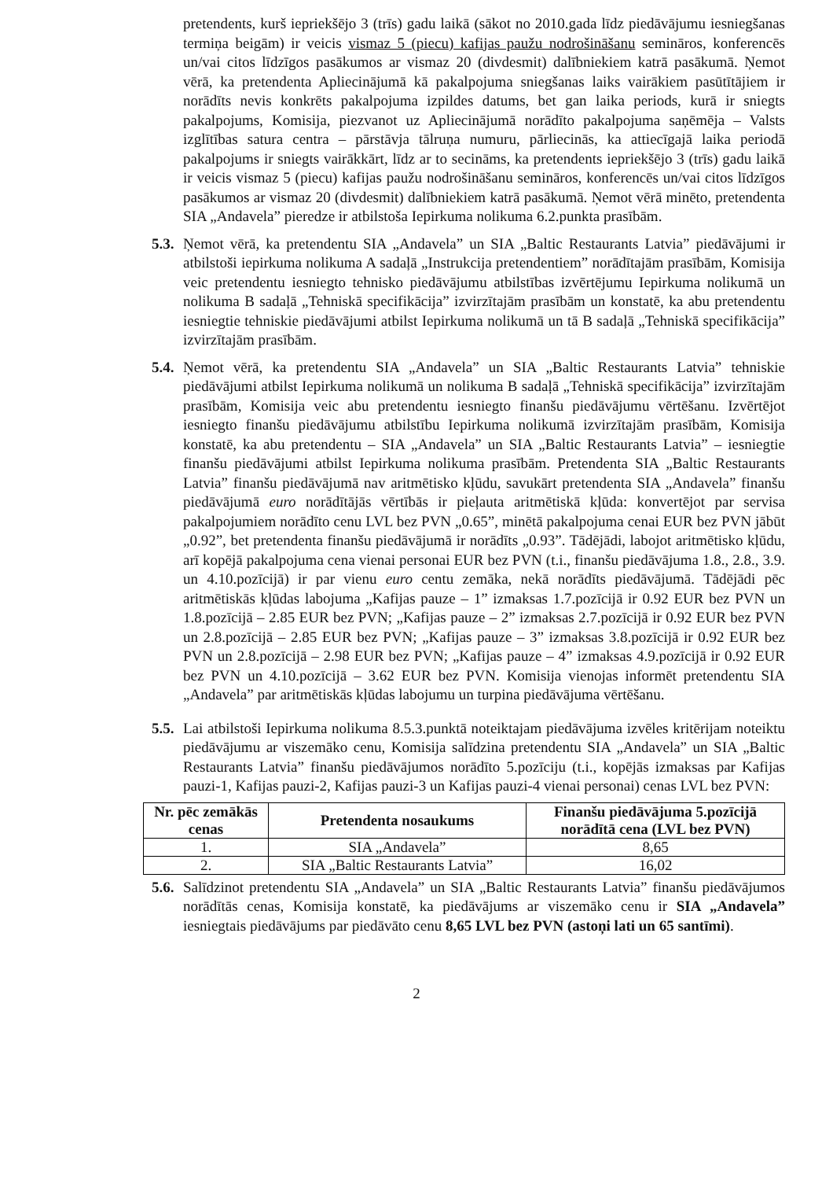pretendents, kurš iepriekšējo 3 (trīs) gadu laikā (sākot no 2010.gada līdz piedāvājumu iesniegšanas termiņa beigām) ir veicis vismaz 5 (piecu) kafijas paužu nodrošināšanu semināros, konferencēs un/vai citos līdzīgos pasākumos ar vismaz 20 (divdesmit) dalībniekiem katrā pasākumā. Ņemot vērā, ka pretendenta Apliecinājumā kā pakalpojuma sniegšanas laiks vairākiem pasūtītājiem ir norādīts nevis konkrēts pakalpojuma izpildes datums, bet gan laika periods, kurā ir sniegts pakalpojums, Komisija, piezvanot uz Apliecinājumā norādīto pakalpojuma saņēmēja – Valsts izglītības satura centra – pārstāvja tālruņa numuru, pārliecinās, ka attiecīgajā laika periodā pakalpojums ir sniegts vairākkārt, līdz ar to secināms, ka pretendents iepriekšējo 3 (trīs) gadu laikā ir veicis vismaz 5 (piecu) kafijas paužu nodrošināšanu semināros, konferencēs un/vai citos līdzīgos pasākumos ar vismaz 20 (divdesmit) dalībniekiem katrā pasākumā. Ņemot vērā minēto, pretendenta SIA „Andavela” pieredze ir atbilstoša Iepirkuma nolikuma 6.2.punkta prasībām.
5.3.
Ņemot vērā, ka pretendentu SIA „Andavela” un SIA „Baltic Restaurants Latvia” piedāvājumi ir atbilstoši iepirkuma nolikuma A sadaļā „Instrukcija pretendentiem” norādītajām prasībām, Komisija veic pretendentu iesniegto tehnisko piedāvājumu atbilstības izvērtējumu Iepirkuma nolikumā un nolikuma B sadaļā „Tehniskā specifikācija” izvirzītajām prasībām un konstatē, ka abu pretendentu iesniegtie tehniskie piedāvājumi atbilst Iepirkuma nolikumā un tā B sadaļā „Tehniskā specifikācija” izvirzītajām prasībām.
5.4.
Ņemot vērā, ka pretendentu SIA „Andavela” un SIA „Baltic Restaurants Latvia” tehniskie piedāvājumi atbilst Iepirkuma nolikumā un nolikuma B sadaļā „Tehniskā specifikācija” izvirzītajām prasībām, Komisija veic abu pretendentu iesniegto finanšu piedāvājumu vērtēšanu. Izvērtējot iesniegto finanšu piedāvājumu atbilstību Iepirkuma nolikumā izvirzītajām prasībām, Komisija konstatē, ka abu pretendentu – SIA „Andavela” un SIA „Baltic Restaurants Latvia” – iesniegtie finanšu piedāvājumi atbilst Iepirkuma nolikuma prasībām. Pretendenta SIA „Baltic Restaurants Latvia” finanšu piedāvājumā nav aritmētisko kļūdu, savukārt pretendenta SIA „Andavela” finanšu piedāvājumā euro norādītājās vērtībās ir pieļauta aritmētiskā kļūda: konvertējot par servisa pakalpojumiem norādīto cenu LVL bez PVN „0.65”, minētā pakalpojuma cenai EUR bez PVN jābūt „0.92”, bet pretendenta finanšu piedāvājumā ir norādīts „0.93”. Tādējādi, labojot aritmētisko kļūdu, arī kopējā pakalpojuma cena vienai personai EUR bez PVN (t.i., finanšu piedāvājuma 1.8., 2.8., 3.9. un 4.10.pozīcijā) ir par vienu euro centu zemāka, nekā norādīts piedāvājumā. Tādējādi pēc aritmētiskās kļūdas labojuma „Kafijas pauze – 1” izmaksas 1.7.pozīcijā ir 0.92 EUR bez PVN un 1.8.pozīcijā – 2.85 EUR bez PVN; „Kafijas pauze – 2” izmaksas 2.7.pozīcijā ir 0.92 EUR bez PVN un 2.8.pozīcijā – 2.85 EUR bez PVN; „Kafijas pauze – 3” izmaksas 3.8.pozīcijā ir 0.92 EUR bez PVN un 2.8.pozīcijā – 2.98 EUR bez PVN; „Kafijas pauze – 4” izmaksas 4.9.pozīcijā ir 0.92 EUR bez PVN un 4.10.pozīcijā – 3.62 EUR bez PVN. Komisija vienojas informēt pretendentu SIA „Andavela” par aritmētiskās kļūdas labojumu un turpina piedāvājuma vērtēšanu.
5.5.
Lai atbilstoši Iepirkuma nolikuma 8.5.3.punktā noteiktajam piedāvājuma izvēles kritērijam noteiktu piedāvājumu ar viszemāko cenu, Komisija salīdzina pretendentu SIA „Andavela” un SIA „Baltic Restaurants Latvia” finanšu piedāvājumos norādīto 5.pozīciju (t.i., kopējās izmaksas par Kafijas pauzi-1, Kafijas pauzi-2, Kafijas pauzi-3 un Kafijas pauzi-4 vienai personai) cenas LVL bez PVN:
| Nr. pēc zemākās cenas | Pretendenta nosaukums | Finanšu piedāvājuma 5.pozīcijā norādītā cena (LVL bez PVN) |
| --- | --- | --- |
| 1. | SIA „Andavela” | 8,65 |
| 2. | SIA „Baltic Restaurants Latvia” | 16,02 |
5.6.
Salīdzinot pretendentu SIA „Andavela” un SIA „Baltic Restaurants Latvia” finanšu piedāvājumos norādītās cenas, Komisija konstatē, ka piedāvājums ar viszemāko cenu ir SIA „Andavela” iesniegtais piedāvājums par piedāvāto cenu 8,65 LVL bez PVN (astoņi lati un 65 santīmi).
2